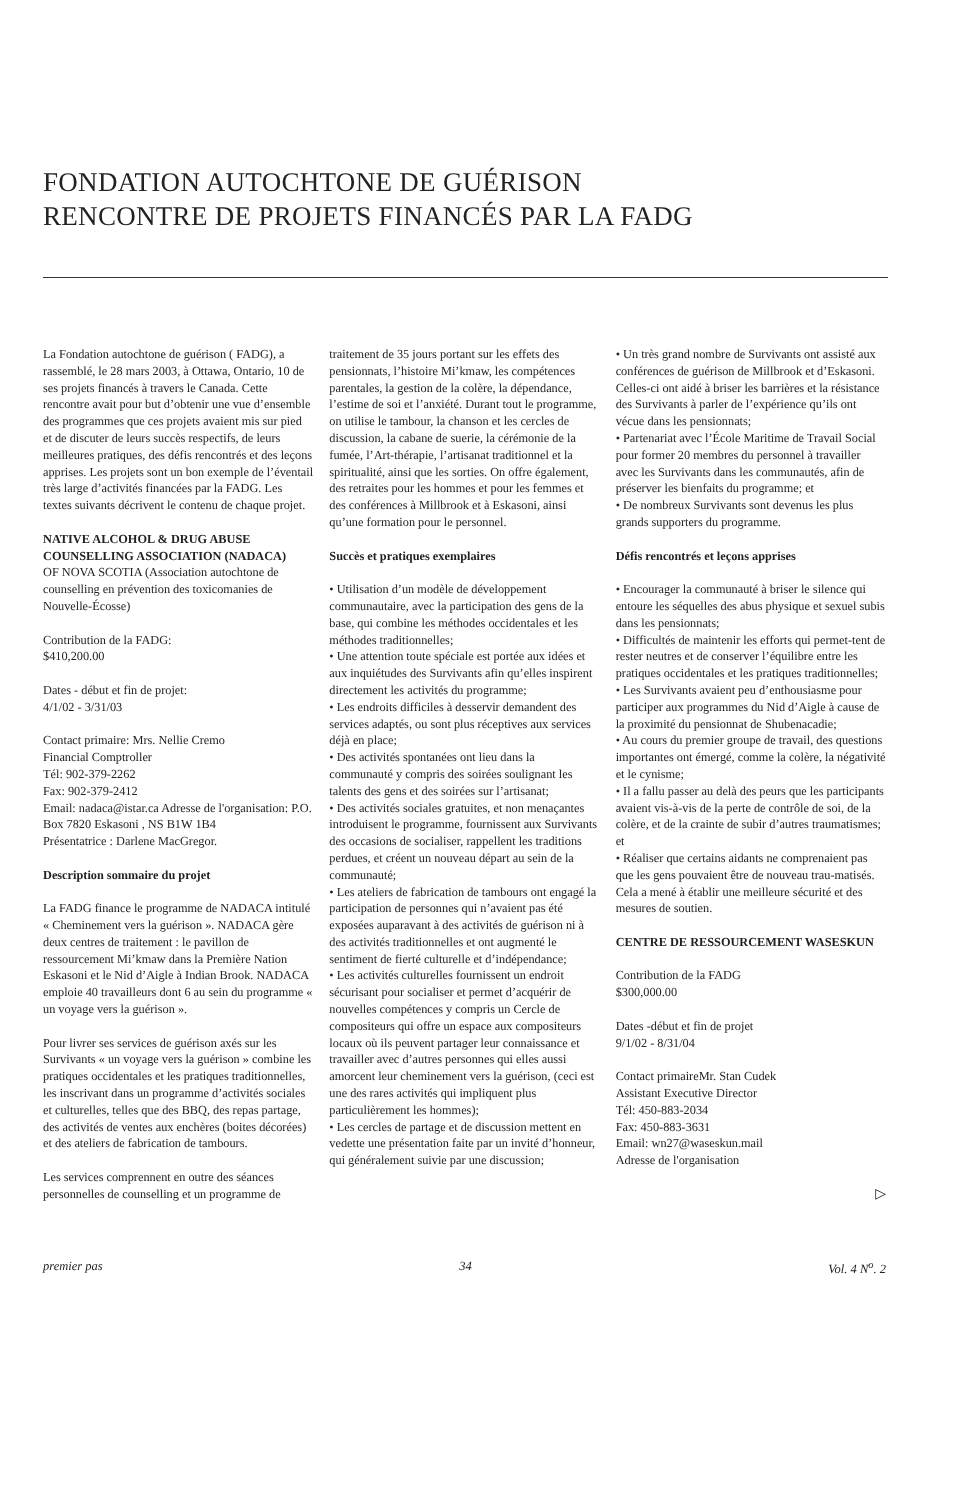FONDATION AUTOCHTONE DE GUÉRISON
RENCONTRE DE PROJETS FINANCÉS PAR LA FADG
La Fondation autochtone de guérison ( FADG), a rassemblé, le 28 mars 2003, à Ottawa, Ontario, 10 de ses projets financés à travers le Canada. Cette rencontre avait pour but d’obtenir une vue d’ensemble des programmes que ces projets avaient mis sur pied et de discuter de leurs succès respectifs, de leurs meilleures pratiques, des défis rencontrés et des leçons apprises. Les projets sont un bon exemple de l’éventail très large d’activités financées par la FADG. Les textes suivants décrivent le contenu de chaque projet.
NATIVE ALCOHOL & DRUG ABUSE COUNSELLING ASSOCIATION (NADACA)
OF NOVA SCOTIA (Association autochtone de counselling en prévention des toxicomanies de Nouvelle-Écosse)
Contribution de la FADG:
$410,200.00
Dates - début et fin de projet:
4/1/02 - 3/31/03
Contact primaire: Mrs. Nellie Cremo
Financial Comptroller
Tél: 902-379-2262
Fax: 902-379-2412
Email: nadaca@istar.ca Adresse de l'organisation: P.O. Box 7820 Eskasoni , NS B1W 1B4
Présentatrice : Darlene MacGregor.
Description sommaire du projet
La FADG finance le programme de NADACA intitulé « Cheminement vers la guérison ». NADACA gère deux centres de traitement : le pavillon de ressourcement Mi’kmaw dans la Première Nation Eskasoni et le Nid d’Aigle à Indian Brook. NADACA emploie 40 travailleurs dont 6 au sein du programme « un voyage vers la guérison ».
Pour livrer ses services de guérison axés sur les Survivants « un voyage vers la guérison » combine les pratiques occidentales et les pratiques traditionnelles, les inscrivant dans un programme d’activités sociales et culturelles, telles que des BBQ, des repas partage, des activités de ventes aux enchères (boites décorées) et des ateliers de fabrication de tambours.
Les services comprennent en outre des séances personnelles de counselling et un programme de
traitement de 35 jours portant sur les effets des pensionnats, l’histoire Mi’kmaw, les compétences parentales, la gestion de la colère, la dépendance, l’estime de soi et l’anxiété. Durant tout le programme, on utilise le tambour, la chanson et les cercles de discussion, la cabane de suerie, la cérémonie de la fumée, l’Art-thérapie, l’artisanat traditionnel et la spiritualité, ainsi que les sorties. On offre également, des retraites pour les hommes et pour les femmes et des conférences à Millbrook et à Eskasoni, ainsi qu’une formation pour le personnel.
Succès et pratiques exemplaires
• Utilisation d’un modèle de développement communautaire, avec la participation des gens de la base, qui combine les méthodes occidentales et les méthodes traditionnelles;
• Une attention toute spéciale est portée aux idées et aux inquiétudes des Survivants afin qu’elles inspirent directement les activités du programme;
• Les endroits difficiles à desservir demandent des services adaptés, ou sont plus réceptives aux services déjà en place;
• Des activités spontanées ont lieu dans la communauté y compris des soirées soulignant les talents des gens et des soirées sur l’artisanat;
• Des activités sociales gratuites, et non menaçantes introduisent le programme, fournissent aux Survivants des occasions de socialiser, rappellent les traditions perdues, et créent un nouveau départ au sein de la communauté;
• Les ateliers de fabrication de tambours ont engagé la participation de personnes qui n’avaient pas été exposées auparavant à des activités de guérison ni à des activités traditionnelles et ont augmenté le sentiment de fierté culturelle et d’indépendance;
• Les activités culturelles fournissent un endroit sécurisant pour socialiser et permet d’acquérir de nouvelles compétences y compris un Cercle de compositeurs qui offre un espace aux compositeurs locaux où ils peuvent partager leur connaissance et travailler avec d’autres personnes qui elles aussi amorcent leur cheminement vers la guérison, (ceci est une des rares activités qui impliquent plus particulièrement les hommes);
• Les cercles de partage et de discussion mettent en vedette une présentation faite par un invité d’honneur, qui généralement suivie par une discussion;
• Un très grand nombre de Survivants ont assisté aux conférences de guérison de Millbrook et d’Eskasoni. Celles-ci ont aidé à briser les barrières et la résistance des Survivants à parler de l’expérience qu’ils ont vécue dans les pensionnats;
• Partenariat avec l’École Maritime de Travail Social pour former 20 membres du personnel à travailler avec les Survivants dans les communautés, afin de préserver les bienfaits du programme; et
• De nombreux Survivants sont devenus les plus grands supporters du programme.
Défis rencontrés et leçons apprises
• Encourager la communauté à briser le silence qui entoure les séquelles des abus physique et sexuel subis dans les pensionnats;
• Difficultés de maintenir les efforts qui permet-tent de rester neutres et de conserver l’équilibre entre les pratiques occidentales et les pratiques traditionnelles;
• Les Survivants avaient peu d’enthousiasme pour participer aux programmes du Nid d’Aigle à cause de la proximité du pensionnat de Shubenacadie;
• Au cours du premier groupe de travail, des questions importantes ont émergé, comme la colère, la négativité et le cynisme;
• Il a fallu passer au delà des peurs que les participants avaient vis-à-vis de la perte de contrôle de soi, de la colère, et de la crainte de subir d’autres traumatismes; et
• Réaliser que certains aidants ne comprenaient pas que les gens pouvaient être de nouveau trau-matisés. Cela a mené à établir une meilleure sécurité et des mesures de soutien.
CENTRE DE RESSOURCEMENT WASESKUN
Contribution de la FADG
$300,000.00
Dates -début et fin de projet
9/1/02 - 8/31/04
Contact primaireMr. Stan Cudek
Assistant Executive Director
Tél: 450-883-2034
Fax: 450-883-3631
Email: wn27@waseskun.mail
Adresse de l'organisation
▷
premier pas 34 Vol. 4 N<sup>o</sup>. 2